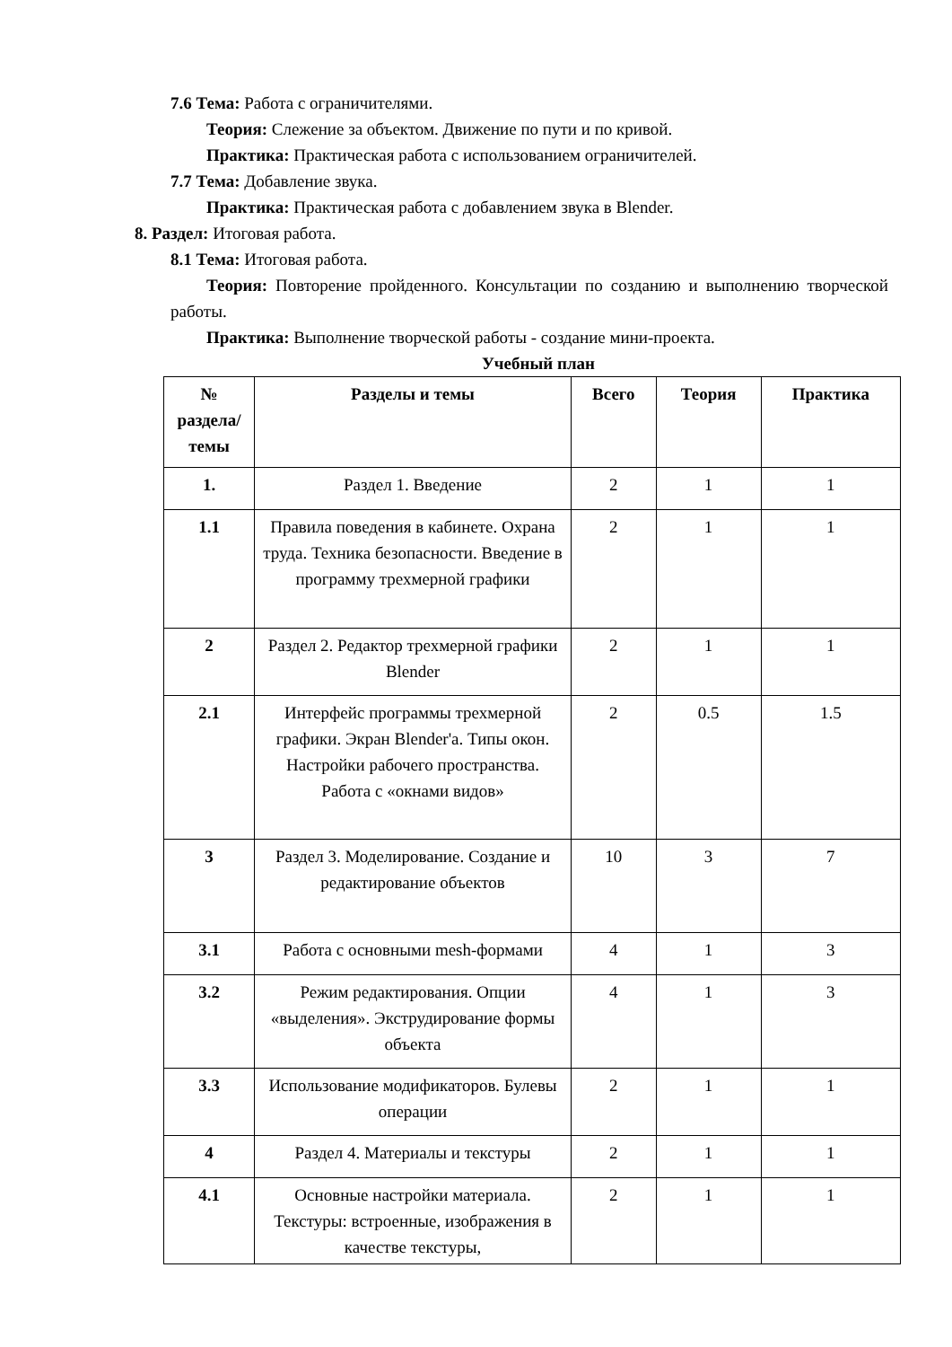7.6 Тема: Работа с ограничителями.
Теория: Слежение за объектом. Движение по пути и по кривой.
Практика: Практическая работа с использованием ограничителей.
7.7 Тема: Добавление звука.
Практика: Практическая работа с добавлением звука в Blender.
8. Раздел: Итоговая работа.
8.1 Тема: Итоговая работа.
Теория: Повторение пройденного. Консультации по созданию и выполнению творческой работы.
Практика: Выполнение творческой работы - создание мини-проекта.
Учебный план
| № раздела/ темы | Разделы и темы | Всего | Теория | Практика |
| --- | --- | --- | --- | --- |
| 1. | Раздел 1. Введение | 2 | 1 | 1 |
| 1.1 | Правила поведения в кабинете. Охрана труда. Техника безопасности. Введение в программу трехмерной графики | 2 | 1 | 1 |
| 2 | Раздел 2. Редактор трехмерной графики Blender | 2 | 1 | 1 |
| 2.1 | Интерфейс программы трехмерной графики. Экран Blender'а. Типы окон. Настройки рабочего пространства. Работа с «окнами видов» | 2 | 0.5 | 1.5 |
| 3 | Раздел 3. Моделирование. Создание и редактирование объектов | 10 | 3 | 7 |
| 3.1 | Работа с основными mesh-формами | 4 | 1 | 3 |
| 3.2 | Режим редактирования. Опции «выделения». Экструдирование формы объекта | 4 | 1 | 3 |
| 3.3 | Использование модификаторов. Булевы операции | 2 | 1 | 1 |
| 4 | Раздел 4. Материалы и текстуры | 2 | 1 | 1 |
| 4.1 | Основные настройки материала. Текстуры: встроенные, изображения в качестве текстуры, | 2 | 1 | 1 |